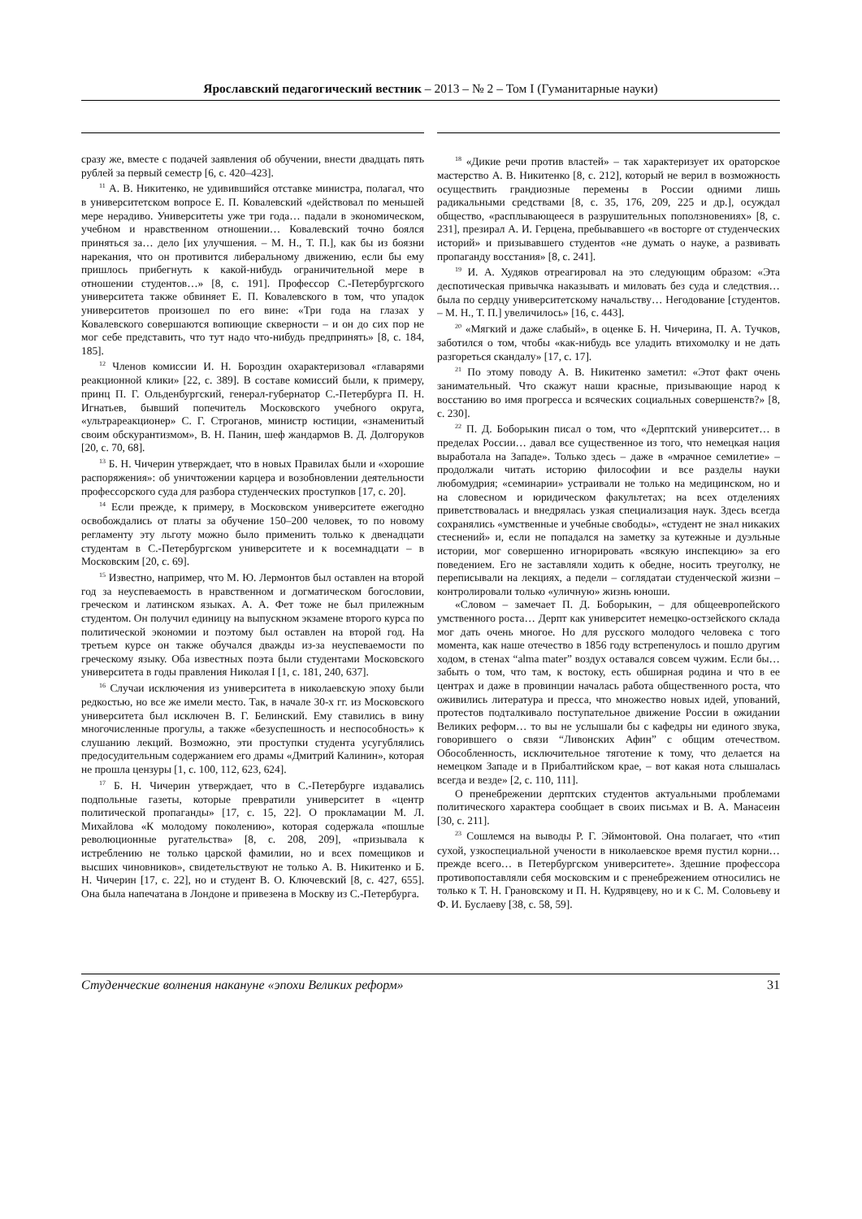Ярославский педагогический вестник – 2013 – № 2 – Том I (Гуманитарные науки)
сразу же, вместе с подачей заявления об обучении, внести двадцать пять рублей за первый семестр [6, с. 420–423].
<sup>11</sup> А. В. Никитенко, не удивившийся отставке министра, полагал, что в университетском вопросе Е. П. Ковалевский «действовал по меньшей мере нерадиво. Университеты уже три года… падали в экономическом, учебном и нравственном отношении… Ковалевский точно боялся приняться за… дело [их улучшения. – М. Н., Т. П.], как бы из боязни нарекания, что он противится либеральному движению, если бы ему пришлось прибегнуть к какой-нибудь ограничительной мере в отношении студентов…» [8, с. 191]. Профессор С.-Петербургского университета также обвиняет Е. П. Ковалевского в том, что упадок университетов произошел по его вине: «Три года на глазах у Ковалевского совершаются вопиющие скверности – и он до сих пор не мог себе представить, что тут надо что-нибудь предпринять» [8, с. 184, 185].
<sup>12</sup> Членов комиссии И. Н. Бороздин охарактеризовал «главарями реакционной клики» [22, с. 389]. В составе комиссий были, к примеру, принц П. Г. Ольденбургский, генерал-губернатор С.-Петербурга П. Н. Игнатьев, бывший попечитель Московского учебного округа, «ультрареакционер» С. Г. Строганов, министр юстиции, «знаменитый своим обскурантизмом», В. Н. Панин, шеф жандармов В. Д. Долгоруков [20, с. 70, 68].
<sup>13</sup> Б. Н. Чичерин утверждает, что в новых Правилах были и «хорошие распоряжения»: об уничтожении карцера и возобновлении деятельности профессорского суда для разбора студенческих проступков [17, с. 20].
<sup>14</sup> Если прежде, к примеру, в Московском университете ежегодно освобождались от платы за обучение 150–200 человек, то по новому регламенту эту льготу можно было применить только к двенадцати студентам в С.-Петербургском университете и к восемнадцати – в Московским [20, с. 69].
<sup>15</sup> Известно, например, что М. Ю. Лермонтов был оставлен на второй год за неуспеваемость в нравственном и догматическом богословии, греческом и латинском языках. А. А. Фет тоже не был прилежным студентом. Он получил единицу на выпускном экзамене второго курса по политической экономии и поэтому был оставлен на второй год. На третьем курсе он также обучался дважды из-за неуспеваемости по греческому языку. Оба известных поэта были студентами Московского университета в годы правления Николая I [1, с. 181, 240, 637].
<sup>16</sup> Случаи исключения из университета в николаевскую эпоху были редкостью, но все же имели место. Так, в начале 30-х гг. из Московского университета был исключен В. Г. Белинский. Ему ставились в вину многочисленные прогулы, а также «безуспешность и неспособность» к слушанию лекций. Возможно, эти проступки студента усугублялись предосудительным содержанием его драмы «Дмитрий Калинин», которая не прошла цензуры [1, с. 100, 112, 623, 624].
<sup>17</sup> Б. Н. Чичерин утверждает, что в С.-Петербурге издавались подпольные газеты, которые превратили университет в «центр политической пропаганды» [17, с. 15, 22]. О прокламации М. Л. Михайлова «К молодому поколению», которая содержала «пошлые революционные ругательства» [8, с. 208, 209], «призывала к истреблению не только царской фамилии, но и всех помещиков и высших чиновников», свидетельствуют не только А. В. Никитенко и Б. Н. Чичерин [17, с. 22], но и студент В. О. Ключевский [8, с. 427, 655]. Она была напечатана в Лондоне и привезена в Москву из С.-Петербурга.
<sup>18</sup> «Дикие речи против властей» – так характеризует их ораторское мастерство А. В. Никитенко [8, с. 212], который не верил в возможность осуществить грандиозные перемены в России одними лишь радикальными средствами [8, с. 35, 176, 209, 225 и др.], осуждал общество, «расплывающееся в разрушительных поползновениях» [8, с. 231], презирал А. И. Герцена, пребывавшего «в восторге от студенческих историй» и призывавшего студентов «не думать о науке, а развивать пропаганду восстания» [8, с. 241].
<sup>19</sup> И. А. Худяков отреагировал на это следующим образом: «Эта деспотическая привычка наказывать и миловать без суда и следствия… была по сердцу университетскому начальству… Негодование [студентов. – М. Н., Т. П.] увеличилось» [16, с. 443].
<sup>20</sup> «Мягкий и даже слабый», в оценке Б. Н. Чичерина, П. А. Тучков, заботился о том, чтобы «как-нибудь все уладить втихомолку и не дать разгореться скандалу» [17, с. 17].
<sup>21</sup> По этому поводу А. В. Никитенко заметил: «Этот факт очень занимательный. Что скажут наши красные, призывающие народ к восстанию во имя прогресса и всяческих социальных совершенств?» [8, с. 230].
<sup>22</sup> П. Д. Боборыкин писал о том, что «Дерптский университет… в пределах России… давал все существенное из того, что немецкая нация выработала на Западе». Только здесь – даже в «мрачное семилетие» – продолжали читать историю философии и все разделы науки любомудрия; «семинарии» устраивали не только на медицинском, но и на словесном и юридическом факультетах; на всех отделениях приветствовалась и внедрялась узкая специализация наук. Здесь всегда сохранялись «умственные и учебные свободы», «студент не знал никаких стеснений» и, если не попадался на заметку за кутежные и дуэльные истории, мог совершенно игнорировать «всякую инспекцию» за его поведением. Его не заставляли ходить к обедне, носить треуголку, не переписывали на лекциях, а педели – соглядатаи студенческой жизни – контролировали только «уличную» жизнь юноши.
«Словом – замечает П. Д. Боборыкин, – для общеевропейского умственного роста… Дерпт как университет немецко-остзейского склада мог дать очень многое. Но для русского молодого человека с того момента, как наше отечество в 1856 году встрепенулось и пошло другим ходом, в стенах “alma mater” воздух оставался совсем чужим. Если бы… забыть о том, что там, к востоку, есть обширная родина и что в ее центрах и даже в провинции началась работа общественного роста, что оживились литература и пресса, что множество новых идей, упований, протестов подталкивало поступательное движение России в ожидании Великих реформ… то вы не услышали бы с кафедры ни единого звука, говорившего о связи “Ливонских Афин” с общим отечеством. Обособленность, исключительное тяготение к тому, что делается на немецком Западе и в Прибалтийском крае, – вот какая нота слышалась всегда и везде» [2, с. 110, 111].
О пренебрежении дерптских студентов актуальными проблемами политического характера сообщает в своих письмах и В. А. Манасеин [30, с. 211].
<sup>23</sup> Сошлемся на выводы Р. Г. Эймонтовой. Она полагает, что «тип сухой, узкоспециальной учености в николаевское время пустил корни… прежде всего… в Петербургском университете». Здешние профессора противопоставляли себя московским и с пренебрежением относились не только к Т. Н. Грановскому и П. Н. Кудрявцеву, но и к С. М. Соловьеву и Ф. И. Буслаеву [38, с. 58, 59].
Студенческие волнения накануне «эпохи Великих реформ» 31